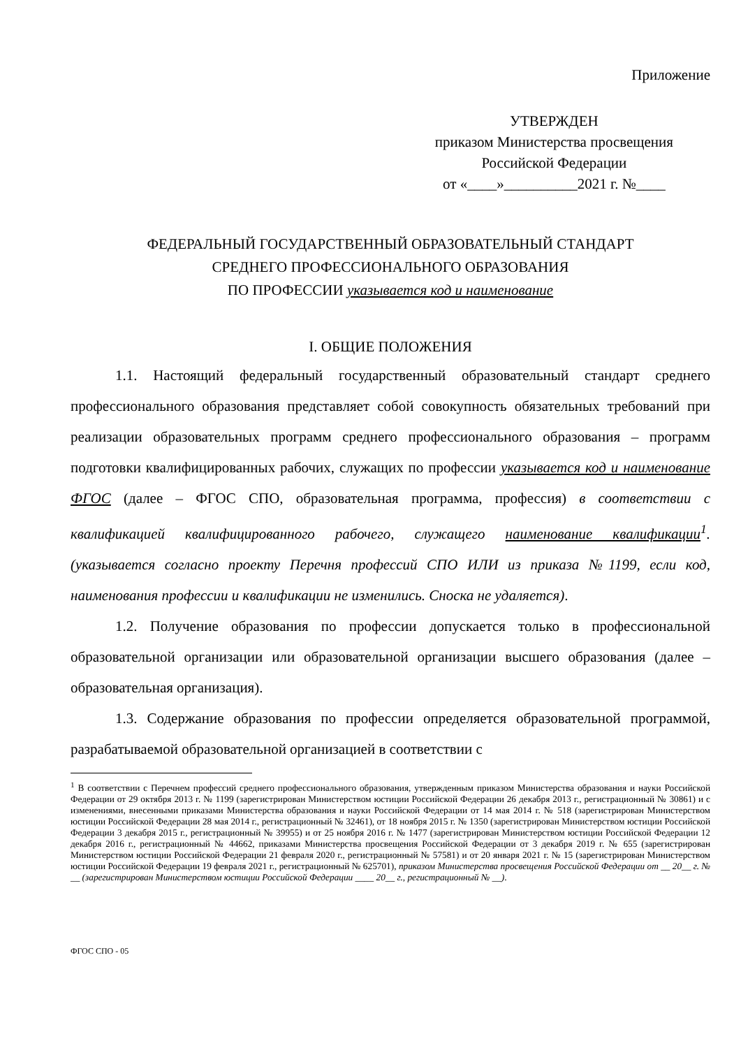Приложение
УТВЕРЖДЕН
приказом Министерства просвещения
Российской Федерации
от «____»__________2021 г. №____
ФЕДЕРАЛЬНЫЙ ГОСУДАРСТВЕННЫЙ ОБРАЗОВАТЕЛЬНЫЙ СТАНДАРТ
СРЕДНЕГО ПРОФЕССИОНАЛЬНОГО ОБРАЗОВАНИЯ
ПО ПРОФЕССИИ указывается код и наименование
I. ОБЩИЕ ПОЛОЖЕНИЯ
1.1. Настоящий федеральный государственный образовательный стандарт среднего профессионального образования представляет собой совокупность обязательных требований при реализации образовательных программ среднего профессионального образования – программ подготовки квалифицированных рабочих, служащих по профессии указывается код и наименование ФГОС (далее – ФГОС СПО, образовательная программа, профессия) в соответствии с квалификацией квалифицированного рабочего, служащего наименование квалификации<sup>1</sup>. (указывается согласно проекту Перечня профессий СПО ИЛИ из приказа №1199, если код, наименования профессии и квалификации не изменились. Сноска не удаляется).
1.2. Получение образования по профессии допускается только в профессиональной образовательной организации или образовательной организации высшего образования (далее – образовательная организация).
1.3. Содержание образования по профессии определяется образовательной программой, разрабатываемой образовательной организацией в соответствии с
<sup>1</sup> В соответствии с Перечнем профессий среднего профессионального образования, утвержденным приказом Министерства образования и науки Российской Федерации от 29 октября 2013 г. № 1199 (зарегистрирован Министерством юстиции Российской Федерации 26 декабря 2013 г., регистрационный № 30861) и с изменениями, внесенными приказами Министерства образования и науки Российской Федерации от 14 мая 2014 г. № 518 (зарегистрирован Министерством юстиции Российской Федерации 28 мая 2014 г., регистрационный № 32461), от 18 ноября 2015 г. № 1350 (зарегистрирован Министерством юстиции Российской Федерации 3 декабря 2015 г., регистрационный № 39955) и от 25 ноября 2016 г. № 1477 (зарегистрирован Министерством юстиции Российской Федерации 12 декабря 2016 г., регистрационный № 44662, приказами Министерства просвещения Российской Федерации от 3 декабря 2019 г. № 655 (зарегистрирован Министерством юстиции Российской Федерации 21 февраля 2020 г., регистрационный № 57581) и от 20 января 2021 г. № 15 (зарегистрирован Министерством юстиции Российской Федерации 19 февраля 2021 г., регистрационный № 625701), приказом Министерства просвещения Российской Федерации от __ 20__ г. № __ (зарегистрирован Министерством юстиции Российской Федерации ____ 20__ г., регистрационный № __).
ФГОС СПО - 05